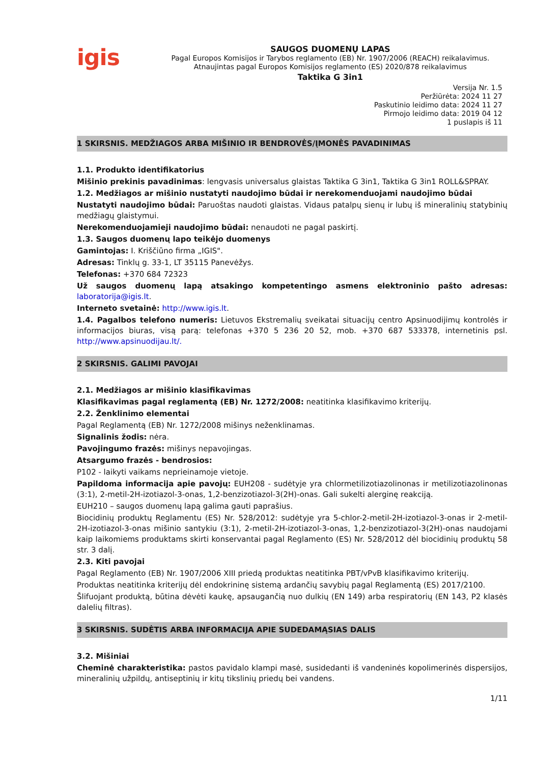igis
SAUGOS DUOMENŲ LAPAS
Pagal Europos Komisijos ir Tarybos reglamento (EB) Nr. 1907/2006 (REACH) reikalavimus.
Atnaujintas pagal Europos Komisijos reglamento (ES) 2020/878 reikalavimus
Taktika G 3in1
Versija Nr. 1.5
Peržiūrėta: 2024 11 27
Paskutinio leidimo data: 2024 11 27
Pirmojo leidimo data: 2019 04 12
1 puslapis iš 11
1 SKIRSNIS. MEDŽIAGOS ARBA MIŠINIO IR BENDROVĖS/ĮMONĖS PAVADINIMAS
1.1. Produkto identifikatorius
Mišinio prekinis pavadinimas: lengvasis universalus glaistas Taktika G 3in1, Taktika G 3in1 ROLL&SPRAY.
1.2. Medžiagos ar mišinio nustatyti naudojimo būdai ir nerekomenduojami naudojimo būdai
Nustatyti naudojimo būdai: Paruoštas naudoti glaistas. Vidaus patalpų sienų ir lubų iš mineralinių statybinių medžiagų glaistymui.
Nerekomenduojamieji naudojimo būdai: nenaudoti ne pagal paskirtį.
1.3. Saugos duomenų lapo teikėjo duomenys
Gamintojas: I. Kriščiūno firma „IGIS".
Adresas: Tinklų g. 33-1, LT 35115 Panevėžys.
Telefonas: +370 684 72323
Už saugos duomenų lapą atsakingo kompetentingo asmens elektroninio pašto adresas: laboratorija@igis.lt.
Interneto svetainė: http://www.igis.lt.
1.4. Pagalbos telefono numeris: Lietuvos Ekstremalių sveikatai situacijų centro Apsinuodijimų kontrolės ir informacijos biuras, visą parą: telefonas +370 5 236 20 52, mob. +370 687 533378, internetinis psl. http://www.apsinuodijau.lt/.
2 SKIRSNIS. GALIMI PAVOJAI
2.1. Medžiagos ar mišinio klasifikavimas
Klasifikavimas pagal reglamentą (EB) Nr. 1272/2008: neatitinka klasifikavimo kriterijų.
2.2. Ženklinimo elementai
Pagal Reglamentą (EB) Nr. 1272/2008 mišinys neženklinamas.
Signalinis žodis: nėra.
Pavojingumo frazės: mišinys nepavojingas.
Atsargumo frazės - bendrosios:
P102 - laikyti vaikams neprieinamoje vietoje.
Papildoma informacija apie pavojų: EUH208 - sudėtyje yra chlormetilizotiazolinonas ir metilizotiazolinonas (3:1), 2-metil-2H-izotiazol-3-onas, 1,2-benzizotiazol-3(2H)-onas. Gali sukelti alerginę reakciją.
EUH210 – saugos duomenų lapą galima gauti paprašius.
Biocidinių produktų Reglamentu (ES) Nr. 528/2012: sudėtyje yra 5-chlor-2-metil-2H-izotiazol-3-onas ir 2-metil-2H-izotiazol-3-onas mišinio santykiu (3:1), 2-metil-2H-izotiazol-3-onas, 1,2-benzizotiazol-3(2H)-onas naudojami kaip laikomiems produktams skirti konservantai pagal Reglamento (ES) Nr. 528/2012 dėl biocidinių produktų 58 str. 3 dalį.
2.3. Kiti pavojai
Pagal Reglamento (EB) Nr. 1907/2006 XIII priedą produktas neatitinka PBT/vPvB klasifikavimo kriterijų.
Produktas neatitinka kriterijų dėl endokrininę sistemą ardančių savybių pagal Reglamentą (ES) 2017/2100.
Šlifuojant produktą, būtina dėvėti kaukę, apsaugančią nuo dulkių (EN 149) arba respiratorių (EN 143, P2 klasės dalelių filtras).
3 SKIRSNIS. SUDĖTIS ARBA INFORMACIJA APIE SUDEDAMĄSIAS DALIS
3.2. Mišiniai
Cheminė charakteristika: pastos pavidalo klampi masė, susidedanti iš vandeninės kopolimerinės dispersijos, mineralinių užpildų, antiseptinių ir kitų tikslinių priedų bei vandens.
1/11